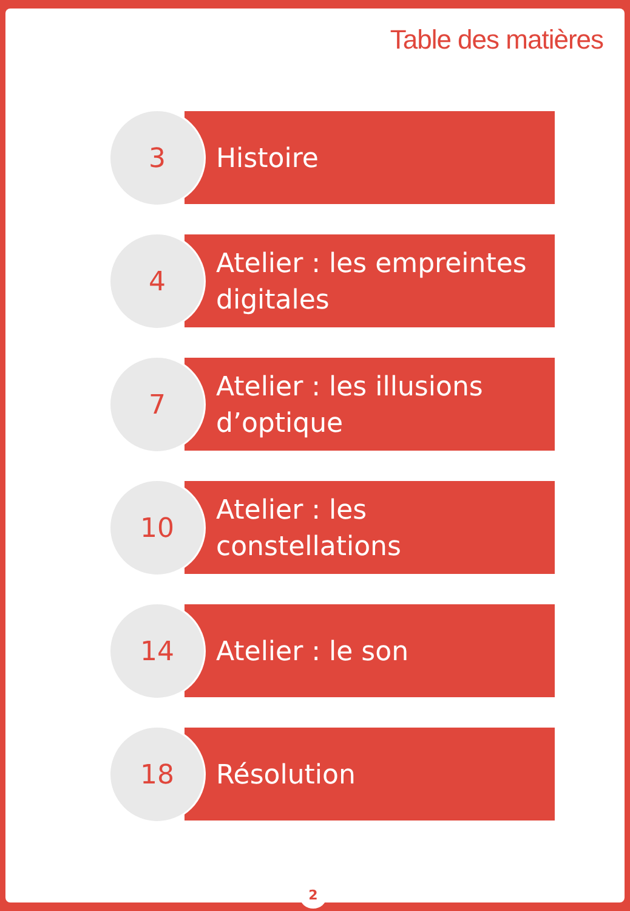Table des matières
3
Histoire
4
Atelier : les empreintes digitales
7
Atelier : les illusions d’optique
10
Atelier : les constellations
14
Atelier : le son
18
Résolution
2